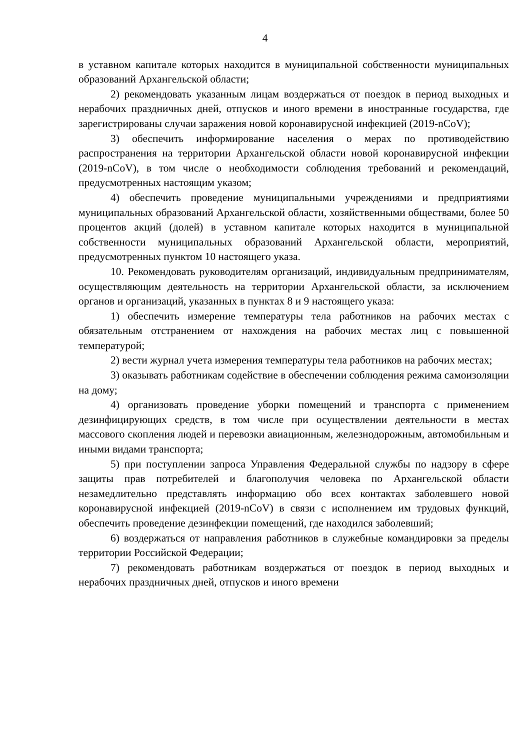4
в уставном капитале которых находится в муниципальной собственности муниципальных образований Архангельской области;
2) рекомендовать указанным лицам воздержаться от поездок в период выходных и нерабочих праздничных дней, отпусков и иного времени в иностранные государства, где зарегистрированы случаи заражения новой коронавирусной инфекцией (2019-nCoV);
3) обеспечить информирование населения о мерах по противодействию распространения на территории Архангельской области новой коронавирусной инфекции (2019-nCoV), в том числе о необходимости соблюдения требований и рекомендаций, предусмотренных настоящим указом;
4) обеспечить проведение муниципальными учреждениями и предприятиями муниципальных образований Архангельской области, хозяйственными обществами, более 50 процентов акций (долей) в уставном капитале которых находится в муниципальной собственности муниципальных образований Архангельской области, мероприятий, предусмотренных пунктом 10 настоящего указа.
10. Рекомендовать руководителям организаций, индивидуальным предпринимателям, осуществляющим деятельность на территории Архангельской области, за исключением органов и организаций, указанных в пунктах 8 и 9 настоящего указа:
1) обеспечить измерение температуры тела работников на рабочих местах с обязательным отстранением от нахождения на рабочих местах лиц с повышенной температурой;
2) вести журнал учета измерения температуры тела работников на рабочих местах;
3) оказывать работникам содействие в обеспечении соблюдения режима самоизоляции на дому;
4) организовать проведение уборки помещений и транспорта с применением дезинфицирующих средств, в том числе при осуществлении деятельности в местах массового скопления людей и перевозки авиационным, железнодорожным, автомобильным и иными видами транспорта;
5) при поступлении запроса Управления Федеральной службы по надзору в сфере защиты прав потребителей и благополучия человека по Архангельской области незамедлительно представлять информацию обо всех контактах заболевшего новой коронавирусной инфекцией (2019-nCoV) в связи с исполнением им трудовых функций, обеспечить проведение дезинфекции помещений, где находился заболевший;
6) воздержаться от направления работников в служебные командировки за пределы территории Российской Федерации;
7) рекомендовать работникам воздержаться от поездок в период выходных и нерабочих праздничных дней, отпусков и иного времени